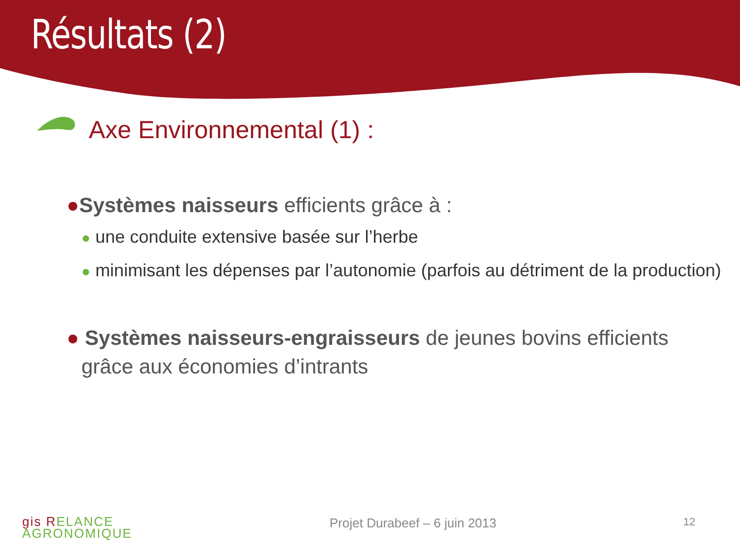Résultats (2)
Axe Environnemental (1) :
●Systèmes naisseurs efficients grâce à :
● une conduite extensive basée sur l’herbe
● minimisant les dépenses par l’autonomie (parfois au détriment de la production)
● Systèmes naisseurs-engraisseurs de jeunes bovins efficients grâce aux économies d’intrants
gis RELANCE
AGRONOMIQUE
Projet Durabeef – 6 juin 2013 12